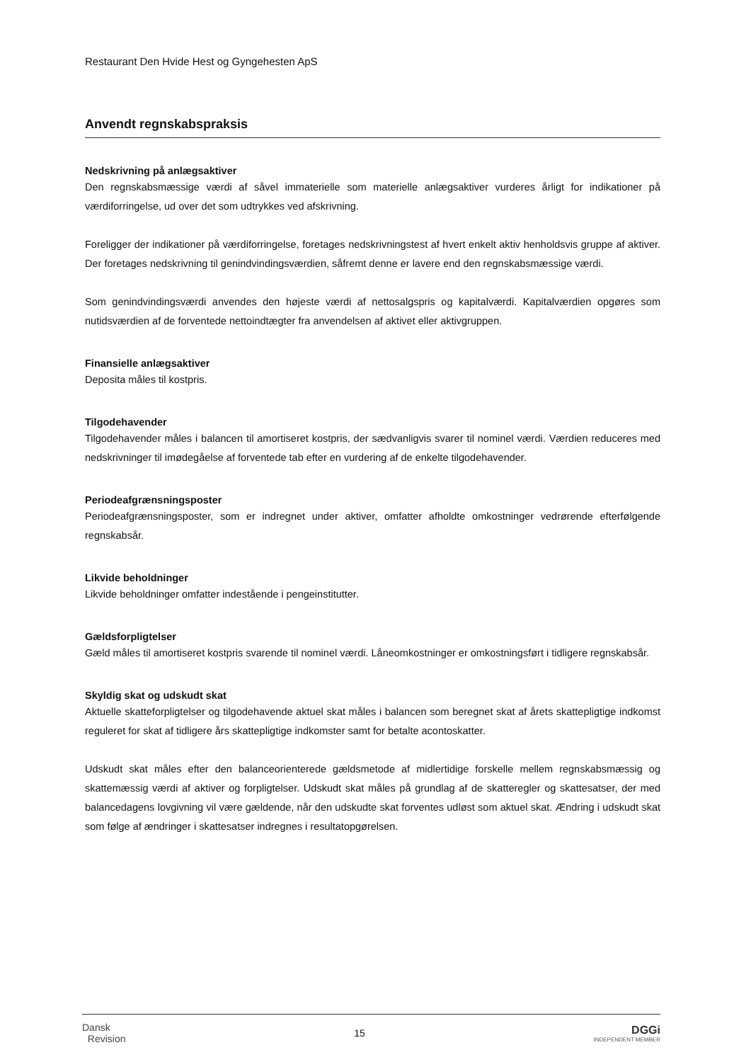Restaurant Den Hvide Hest og Gyngehesten ApS
Anvendt regnskabspraksis
Nedskrivning på anlægsaktiver
Den regnskabsmæssige værdi af såvel immaterielle som materielle anlægsaktiver vurderes årligt for indikationer på værdiforringelse, ud over det som udtrykkes ved afskrivning.
Foreligger der indikationer på værdiforringelse, foretages nedskrivningstest af hvert enkelt aktiv henholdsvis gruppe af aktiver. Der foretages nedskrivning til genindvindingsværdien, såfremt denne er lavere end den regnskabsmæssige værdi.
Som genindvindingsværdi anvendes den højeste værdi af nettosalgspris og kapitalværdi. Kapitalværdien opgøres som nutidsværdien af de forventede nettoindtægter fra anvendelsen af aktivet eller aktivgruppen.
Finansielle anlægsaktiver
Deposita måles til kostpris.
Tilgodehavender
Tilgodehavender måles i balancen til amortiseret kostpris, der sædvanligvis svarer til nominel værdi. Værdien reduceres med nedskrivninger til imødegåelse af forventede tab efter en vurdering af de enkelte tilgodehavender.
Periodeafgrænsningsposter
Periodeafgrænsningsposter, som er indregnet under aktiver, omfatter afholdte omkostninger vedrørende efterfølgende regnskabsår.
Likvide beholdninger
Likvide beholdninger omfatter indestående i pengeinstitutter.
Gældsforpligtelser
Gæld måles til amortiseret kostpris svarende til nominel værdi. Låneomkostninger er omkostningsført i tidligere regnskabsår.
Skyldig skat og udskudt skat
Aktuelle skatteforpligtelser og tilgodehavende aktuel skat måles i balancen som beregnet skat af årets skattepligtige indkomst reguleret for skat af tidligere års skattepligtige indkomster samt for betalte acontoskatter.
Udskudt skat måles efter den balanceorienterede gældsmetode af midlertidige forskelle mellem regnskabsmæssig og skattemæssig værdi af aktiver og forpligtelser. Udskudt skat måles på grundlag af de skatteregler og skattesatser, der med balancedagens lovgivning vil være gældende, når den udskudte skat forventes udløst som aktuel skat. Ændring i udskudt skat som følge af ændringer i skattesatser indregnes i resultatopgørelsen.
Dansk
Revision
15
DGGi
INDEPENDENT MEMBER